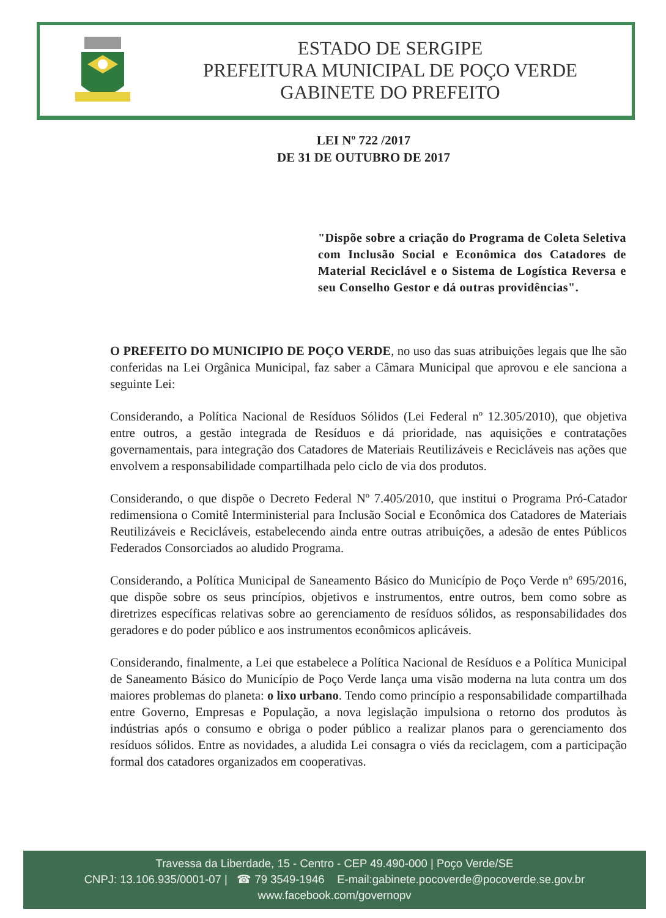ESTADO DE SERGIPE
PREFEITURA MUNICIPAL DE POÇO VERDE
GABINETE DO PREFEITO
LEI Nº 722 /2017
DE 31 DE OUTUBRO DE 2017
"Dispõe sobre a criação do Programa de Coleta Seletiva com Inclusão Social e Econômica dos Catadores de Material Reciclável e o Sistema de Logística Reversa e seu Conselho Gestor e dá outras providências".
O PREFEITO DO MUNICIPIO DE POÇO VERDE, no uso das suas atribuições legais que lhe são conferidas na Lei Orgânica Municipal, faz saber a Câmara Municipal que aprovou e ele sanciona a seguinte Lei:
Considerando, a Política Nacional de Resíduos Sólidos (Lei Federal nº 12.305/2010), que objetiva entre outros, a gestão integrada de Resíduos e dá prioridade, nas aquisições e contratações governamentais, para integração dos Catadores de Materiais Reutilizáveis e Recicláveis nas ações que envolvem a responsabilidade compartilhada pelo ciclo de via dos produtos.
Considerando, o que dispõe o Decreto Federal Nº 7.405/2010, que institui o Programa Pró-Catador redimensiona o Comitê Interministerial para Inclusão Social e Econômica dos Catadores de Materiais Reutilizáveis e Recicláveis, estabelecendo ainda entre outras atribuições, a adesão de entes Públicos Federados Consorciados ao aludido Programa.
Considerando, a Política Municipal de Saneamento Básico do Município de Poço Verde nº 695/2016, que dispõe sobre os seus princípios, objetivos e instrumentos, entre outros, bem como sobre as diretrizes específicas relativas sobre ao gerenciamento de resíduos sólidos, as responsabilidades dos geradores e do poder público e aos instrumentos econômicos aplicáveis.
Considerando, finalmente, a Lei que estabelece a Política Nacional de Resíduos e a Política Municipal de Saneamento Básico do Município de Poço Verde lança uma visão moderna na luta contra um dos maiores problemas do planeta: o lixo urbano. Tendo como princípio a responsabilidade compartilhada entre Governo, Empresas e População, a nova legislação impulsiona o retorno dos produtos às indústrias após o consumo e obriga o poder público a realizar planos para o gerenciamento dos resíduos sólidos. Entre as novidades, a aludida Lei consagra o viés da reciclagem, com a participação formal dos catadores organizados em cooperativas.
Travessa da Liberdade, 15 - Centro - CEP 49.490-000 | Poço Verde/SE
CNPJ: 13.106.935/0001-07 | ☎ 79 3549-1946 E-mail:gabinete.pocoverde@pocoverde.se.gov.br
www.facebook.com/governopv